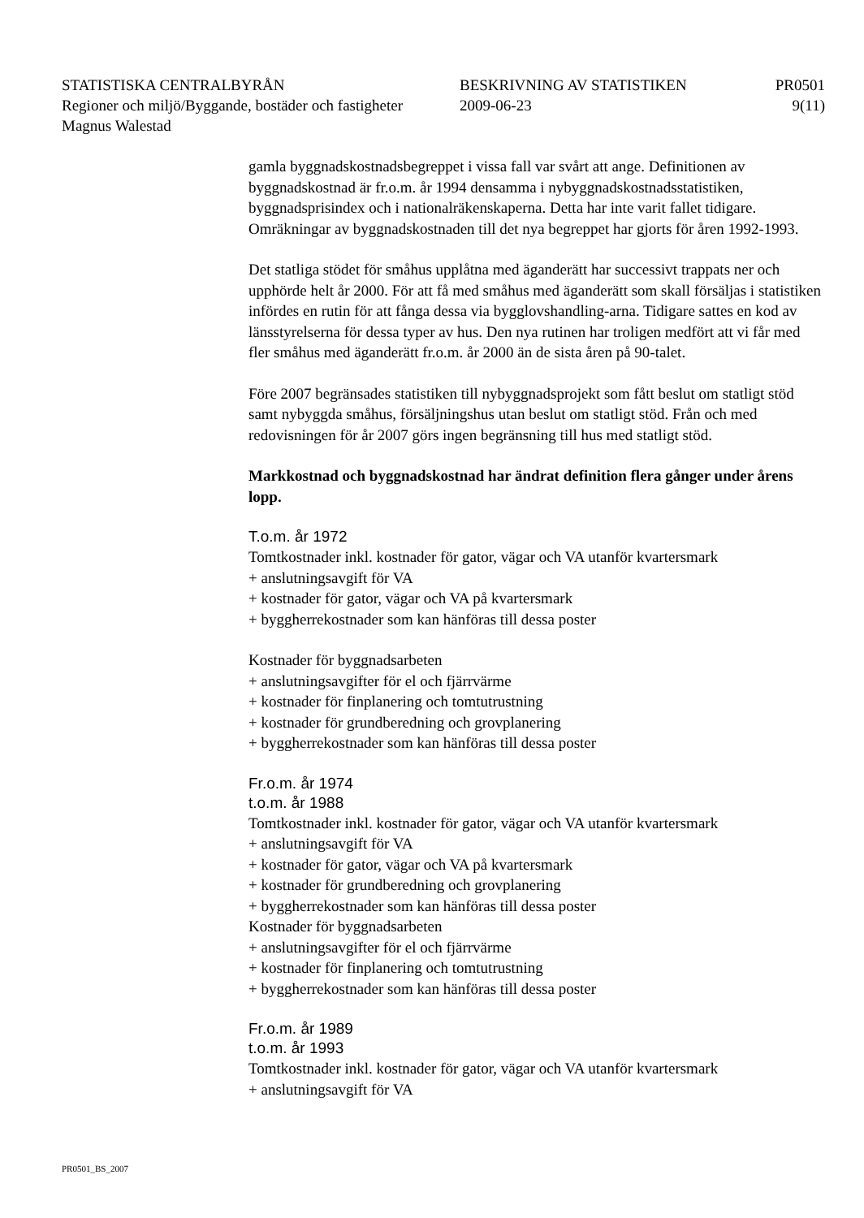STATISTISKA CENTRALBYRÅN BESKRIVNING AV STATISTIKEN PR0501
Regioner och miljö/Byggande, bostäder och fastigheter
2009-06-23 9(11)
Magnus Walestad
gamla byggnadskostnadsbegreppet i vissa fall var svårt att ange. Definitionen av byggnadskostnad är fr.o.m. år 1994 densamma i nybyggnadskostnadsstatistiken, byggnadsprisindex och i nationalräkenskaperna. Detta har inte varit fallet tidigare. Omräkningar av byggnadskostnaden till det nya begreppet har gjorts för åren 1992-1993.
Det statliga stödet för småhus upplåtna med äganderätt har successivt trappats ner och upphörde helt år 2000. För att få med småhus med äganderätt som skall försäljas i statistiken infördes en rutin för att fånga dessa via bygglovshandling-arna. Tidigare sattes en kod av länsstyrelserna för dessa typer av hus. Den nya rutinen har troligen medfört att vi får med fler småhus med äganderätt fr.o.m. år 2000 än de sista åren på 90-talet.
Före 2007 begränsades statistiken till nybyggnadsprojekt som fått beslut om statligt stöd samt nybyggda småhus, försäljningshus utan beslut om statligt stöd. Från och med redovisningen för år 2007 görs ingen begränsning till hus med statligt stöd.
Markkostnad och byggnadskostnad har ändrat definition flera gånger under årens lopp.
T.o.m. år 1972
Tomtkostnader inkl. kostnader för gator, vägar och VA utanför kvartersmark
+ anslutningsavgift för VA
+ kostnader för gator, vägar och VA på kvartersmark
+ byggherrekostnader som kan hänföras till dessa poster
Kostnader för byggnadsarbeten
+ anslutningsavgifter för el och fjärrvärme
+ kostnader för finplanering och tomtutrustning
+ kostnader för grundberedning och grovplanering
+ byggherrekostnader som kan hänföras till dessa poster
Fr.o.m. år 1974
t.o.m. år 1988
Tomtkostnader inkl. kostnader för gator, vägar och VA utanför kvartersmark
+ anslutningsavgift för VA
+ kostnader för gator, vägar och VA på kvartersmark
+ kostnader för grundberedning och grovplanering
+ byggherrekostnader som kan hänföras till dessa poster
Kostnader för byggnadsarbeten
+ anslutningsavgifter för el och fjärrvärme
+ kostnader för finplanering och tomtutrustning
+ byggherrekostnader som kan hänföras till dessa poster
Fr.o.m. år 1989
t.o.m. år 1993
Tomtkostnader inkl. kostnader för gator, vägar och VA utanför kvartersmark
+ anslutningsavgift för VA
PR0501_BS_2007